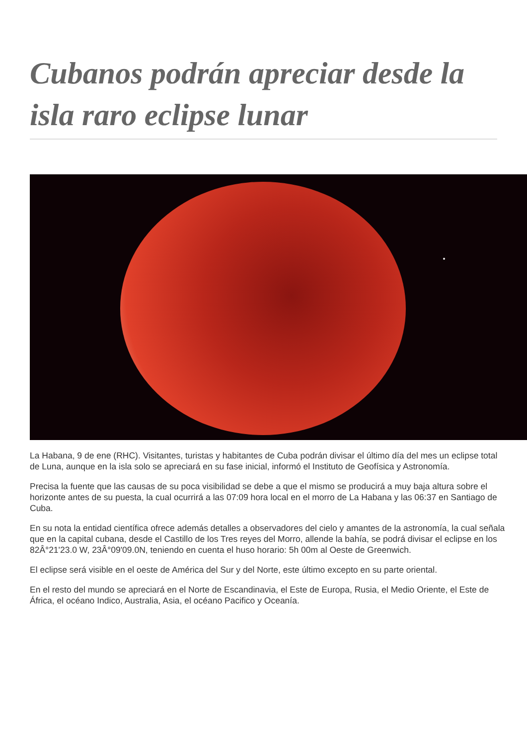Cubanos podrán apreciar desde la isla raro eclipse lunar
La Habana, 9 de ene (RHC). Visitantes, turistas y habitantes de Cuba podrán divisar el último día del mes un eclipse total de Luna, aunque en la isla solo se apreciará en su fase inicial, informó el Instituto de Geofísica y Astronomía.
Precisa la fuente que las causas de su poca visibilidad se debe a que el mismo se producirá a muy baja altura sobre el horizonte antes de su puesta, la cual ocurrirá a las 07:09 hora local en el morro de La Habana y las 06:37 en Santiago de Cuba.
En su nota la entidad científica ofrece además detalles a observadores del cielo y amantes de la astronomía, la cual señala que en la capital cubana, desde el Castillo de los Tres reyes del Morro, allende la bahía, se podrá divisar el eclipse en los 82Â°21'23.0 W, 23Â°09'09.0N, teniendo en cuenta el huso horario: 5h 00m al Oeste de Greenwich.
El eclipse será visible en el oeste de América del Sur y del Norte, este último excepto en su parte oriental.
En el resto del mundo se apreciará en el Norte de Escandinavia, el Este de Europa, Rusia, el Medio Oriente, el Este de África, el océano Indico, Australia, Asia, el océano Pacifico y Oceanía.